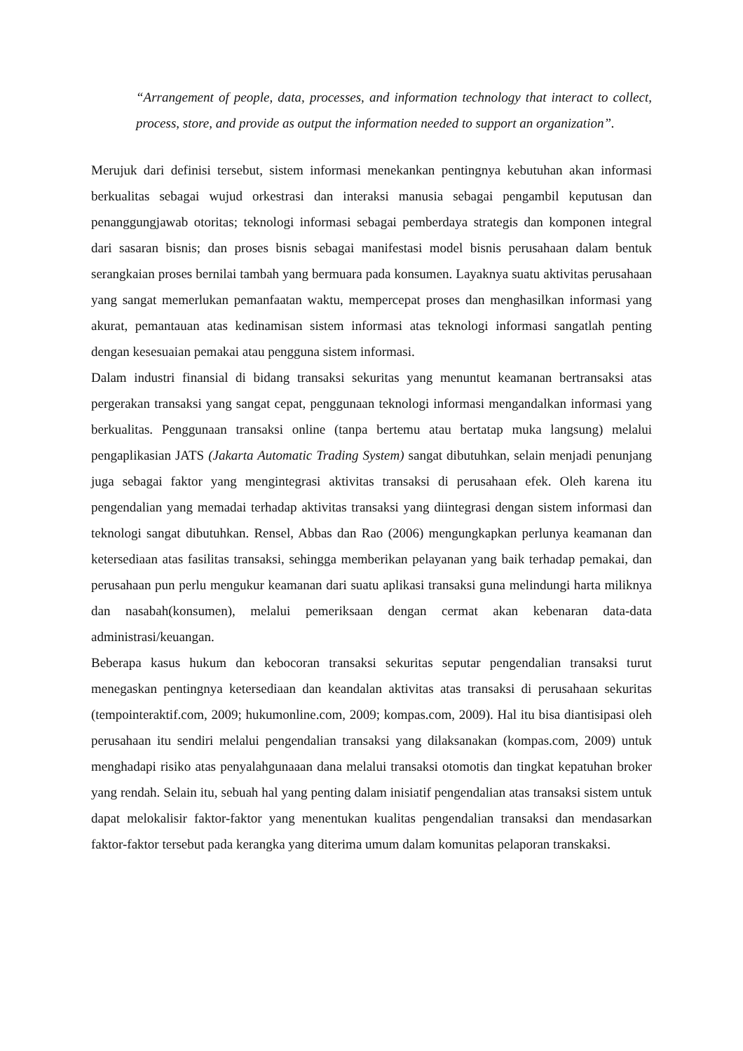“Arrangement of people, data, processes, and information technology that interact to collect, process, store, and provide as output the information needed to support an organization”.
Merujuk dari definisi tersebut, sistem informasi menekankan pentingnya kebutuhan akan informasi berkualitas sebagai wujud orkestrasi dan interaksi manusia sebagai pengambil keputusan dan penanggungjawab otoritas; teknologi informasi sebagai pemberdaya strategis dan komponen integral dari sasaran bisnis; dan proses bisnis sebagai manifestasi model bisnis perusahaan dalam bentuk serangkaian proses bernilai tambah yang bermuara pada konsumen. Layaknya suatu aktivitas perusahaan yang sangat memerlukan pemanfaatan waktu, mempercepat proses dan menghasilkan informasi yang akurat, pemantauan atas kedinamisan sistem informasi atas teknologi informasi sangatlah penting dengan kesesuaian pemakai atau pengguna sistem informasi.
Dalam industri finansial di bidang transaksi sekuritas yang menuntut keamanan bertransaksi atas pergerakan transaksi yang sangat cepat, penggunaan teknologi informasi mengandalkan informasi yang berkualitas. Penggunaan transaksi online (tanpa bertemu atau bertatap muka langsung) melalui pengaplikasian JATS (Jakarta Automatic Trading System) sangat dibutuhkan, selain menjadi penunjang juga sebagai faktor yang mengintegrasi aktivitas transaksi di perusahaan efek. Oleh karena itu pengendalian yang memadai terhadap aktivitas transaksi yang diintegrasi dengan sistem informasi dan teknologi sangat dibutuhkan. Rensel, Abbas dan Rao (2006) mengungkapkan perlunya keamanan dan ketersediaan atas fasilitas transaksi, sehingga memberikan pelayanan yang baik terhadap pemakai, dan perusahaan pun perlu mengukur keamanan dari suatu aplikasi transaksi guna melindungi harta miliknya dan nasabah(konsumen), melalui pemeriksaan dengan cermat akan kebenaran data-data administrasi/keuangan.
Beberapa kasus hukum dan kebocoran transaksi sekuritas seputar pengendalian transaksi turut menegaskan pentingnya ketersediaan dan keandalan aktivitas atas transaksi di perusahaan sekuritas (tempointeraktif.com, 2009; hukumonline.com, 2009; kompas.com, 2009). Hal itu bisa diantisipasi oleh perusahaan itu sendiri melalui pengendalian transaksi yang dilaksanakan (kompas.com, 2009) untuk menghadapi risiko atas penyalahgunaaan dana melalui transaksi otomotis dan tingkat kepatuhan broker yang rendah. Selain itu, sebuah hal yang penting dalam inisiatif pengendalian atas transaksi sistem untuk dapat melokalisir faktor-faktor yang menentukan kualitas pengendalian transaksi dan mendasarkan faktor-faktor tersebut pada kerangka yang diterima umum dalam komunitas pelaporan transkaksi.